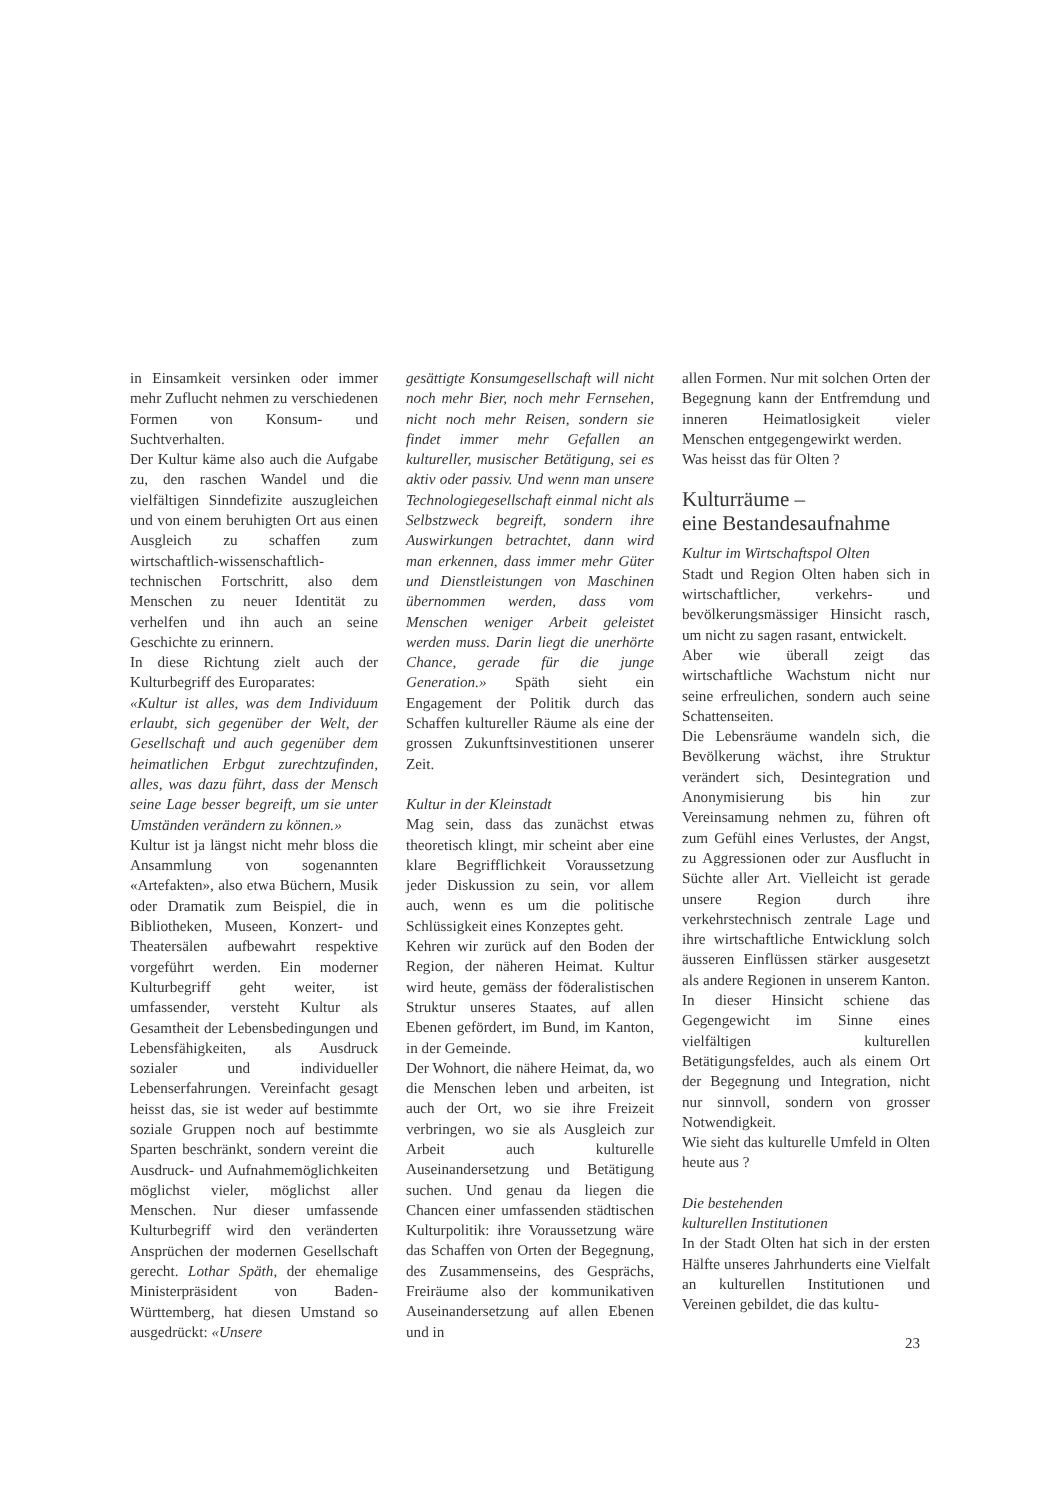in Einsamkeit versinken oder immer mehr Zuflucht nehmen zu verschiedenen Formen von Konsum- und Suchtverhalten.
Der Kultur käme also auch die Aufgabe zu, den raschen Wandel und die vielfältigen Sinndefizite auszugleichen und von einem beruhigten Ort aus einen Ausgleich zu schaffen zum wirtschaftlich-wissenschaftlich-technischen Fortschritt, also dem Menschen zu neuer Identität zu verhelfen und ihn auch an seine Geschichte zu erinnern.
In diese Richtung zielt auch der Kulturbegriff des Europarates:
«Kultur ist alles, was dem Individuum erlaubt, sich gegenüber der Welt, der Gesellschaft und auch gegenüber dem heimatlichen Erbgut zurechtzufinden, alles, was dazu führt, dass der Mensch seine Lage besser begreift, um sie unter Umständen verändern zu können.»
Kultur ist ja längst nicht mehr bloss die Ansammlung von sogenannten «Artefakten», also etwa Büchern, Musik oder Dramatik zum Beispiel, die in Bibliotheken, Museen, Konzert- und Theatersälen aufbewahrt respektive vorgeführt werden. Ein moderner Kulturbegriff geht weiter, ist umfassender, versteht Kultur als Gesamtheit der Lebensbedingungen und Lebensfähigkeiten, als Ausdruck sozialer und individueller Lebenserfahrungen. Vereinfacht gesagt heisst das, sie ist weder auf bestimmte soziale Gruppen noch auf bestimmte Sparten beschränkt, sondern vereint die Ausdruck- und Aufnahmemöglichkeiten möglichst vieler, möglichst aller Menschen. Nur dieser umfassende Kulturbegriff wird den veränderten Ansprüchen der modernen Gesellschaft gerecht. Lothar Späth, der ehemalige Ministerpräsident von Baden-Württemberg, hat diesen Umstand so ausgedrückt: «Unsere
gesättigte Konsumgesellschaft will nicht noch mehr Bier, noch mehr Fernsehen, nicht noch mehr Reisen, sondern sie findet immer mehr Gefallen an kultureller, musischer Betätigung, sei es aktiv oder passiv. Und wenn man unsere Technologiegesellschaft einmal nicht als Selbstzweck begreift, sondern ihre Auswirkungen betrachtet, dann wird man erkennen, dass immer mehr Güter und Dienstleistungen von Maschinen übernommen werden, dass vom Menschen weniger Arbeit geleistet werden muss. Darin liegt die unerhörte Chance, gerade für die junge Generation.» Späth sieht ein Engagement der Politik durch das Schaffen kultureller Räume als eine der grossen Zukunftsinvestitionen unserer Zeit.
Kultur in der Kleinstadt
Mag sein, dass das zunächst etwas theoretisch klingt, mir scheint aber eine klare Begrifflichkeit Voraussetzung jeder Diskussion zu sein, vor allem auch, wenn es um die politische Schlüssigkeit eines Konzeptes geht.
Kehren wir zurück auf den Boden der Region, der näheren Heimat. Kultur wird heute, gemäss der föderalistischen Struktur unseres Staates, auf allen Ebenen gefördert, im Bund, im Kanton, in der Gemeinde.
Der Wohnort, die nähere Heimat, da, wo die Menschen leben und arbeiten, ist auch der Ort, wo sie ihre Freizeit verbringen, wo sie als Ausgleich zur Arbeit auch kulturelle Auseinandersetzung und Betätigung suchen. Und genau da liegen die Chancen einer umfassenden städtischen Kulturpolitik: ihre Voraussetzung wäre das Schaffen von Orten der Begegnung, des Zusammenseins, des Gesprächs, Freiräume also der kommunikativen Auseinandersetzung auf allen Ebenen und in
allen Formen. Nur mit solchen Orten der Begegnung kann der Entfremdung und inneren Heimatlosigkeit vieler Menschen entgegengewirkt werden.
Was heisst das für Olten ?
Kulturräume –
eine Bestandesaufnahme
Kultur im Wirtschaftspol Olten
Stadt und Region Olten haben sich in wirtschaftlicher, verkehrs- und bevölkerungsmässiger Hinsicht rasch, um nicht zu sagen rasant, entwickelt.
Aber wie überall zeigt das wirtschaftliche Wachstum nicht nur seine erfreulichen, sondern auch seine Schattenseiten.
Die Lebensräume wandeln sich, die Bevölkerung wächst, ihre Struktur verändert sich, Desintegration und Anonymisierung bis hin zur Vereinsamung nehmen zu, führen oft zum Gefühl eines Verlustes, der Angst, zu Aggressionen oder zur Ausflucht in Süchte aller Art. Vielleicht ist gerade unsere Region durch ihre verkehrstechnisch zentrale Lage und ihre wirtschaftliche Entwicklung solch äusseren Einflüssen stärker ausgesetzt als andere Regionen in unserem Kanton. In dieser Hinsicht schiene das Gegengewicht im Sinne eines vielfältigen kulturellen Betätigungsfeldes, auch als einem Ort der Begegnung und Integration, nicht nur sinnvoll, sondern von grosser Notwendigkeit.
Wie sieht das kulturelle Umfeld in Olten heute aus ?
Die bestehenden
kulturellen Institutionen
In der Stadt Olten hat sich in der ersten Hälfte unseres Jahrhunderts eine Vielfalt an kulturellen Institutionen und Vereinen gebildet, die das kultu-
23